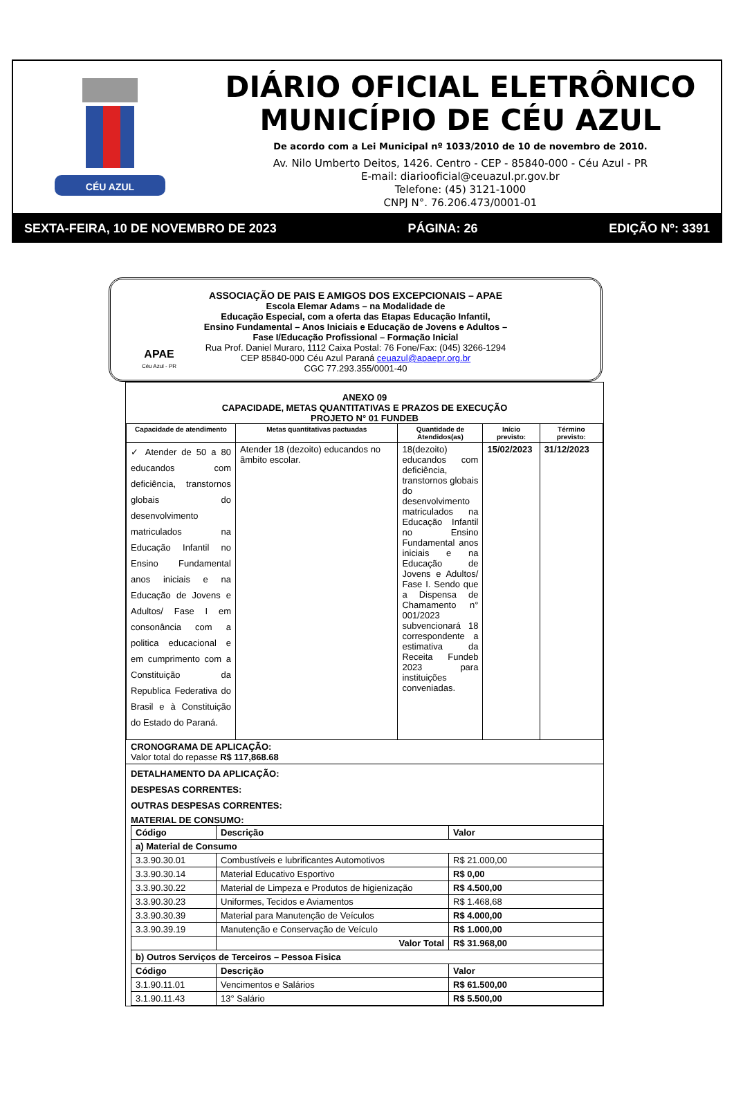CÉU AZUL
DIÁRIO OFICIAL ELETRÔNICO
MUNICÍPIO DE CÉU AZUL
De acordo com a Lei Municipal nº 1033/2010 de 10 de novembro de 2010.
Av. Nilo Umberto Deitos, 1426. Centro - CEP - 85840-000 - Céu Azul - PR
E-mail: diariooficial@ceuazul.pr.gov.br
Telefone: (45) 3121-1000
CNPJ N°. 76.206.473/0001-01
SEXTA-FEIRA, 10 DE NOVEMBRO DE 2023 PÁGINA: 26 EDIÇÃO Nº: 3391
APAE
Céu Azul - PR
ASSOCIAÇÃO DE PAIS E AMIGOS DOS EXCEPCIONAIS – APAE
Escola Elemar Adams – na Modalidade de
Educação Especial, com a oferta das Etapas Educação Infantil,
Ensino Fundamental – Anos Iniciais e Educação de Jovens e Adultos –
Fase I/Educação Profissional – Formação Inicial
Rua Prof. Daniel Muraro, 1112 Caixa Postal: 76 Fone/Fax: (045) 3266-1294
CEP 85840-000 Céu Azul Paraná ceuazul@apaepr.org.br
CGC 77.293.355/0001-40
ANEXO 09
CAPACIDADE, METAS QUANTITATIVAS E PRAZOS DE EXECUÇÃO
PROJETO N° 01 FUNDEB
| Capacidade de atendimento | Metas quantitativas pactuadas | Quantidade de Atendidos(as) | Início previsto: | Término previsto: |
| --- | --- | --- | --- | --- |
| ✓ Atender de 50 a 80 educandos com deficiência, transtornos globais do desenvolvimento matriculados na Educação Infantil no Ensino Fundamental anos iniciais e na Educação de Jovens e Adultos/ Fase I em consonância com a politica educacional e em cumprimento com a Constituição da Republica Federativa do Brasil e à Constituição do Estado do Paraná. | Atender 18 (dezoito) educandos no âmbito escolar. | 18(dezoito) educandos com deficiência, transtornos globais do desenvolvimento matriculados na Educação Infantil no Ensino Fundamental anos iniciais e na Educação de Jovens e Adultos/ Fase I. Sendo que a Dispensa de Chamamento n° 001/2023 subvencionará 18 correspondente a estimativa da Receita Fundeb 2023 para instituições conveniadas. | 15/02/2023 | 31/12/2023 |
CRONOGRAMA DE APLICAÇÃO:
Valor total do repasse R$ 117,868.68
DETALHAMENTO DA APLICAÇÃO:
DESPESAS CORRENTES:
OUTRAS DESPESAS CORRENTES:
MATERIAL DE CONSUMO:
| Código | Descrição | Valor |
| --- | --- | --- |
| a) Material de Consumo | | |
| 3.3.90.30.01 | Combustíveis e lubrificantes Automotivos | R$ 21.000,00 |
| 3.3.90.30.14 | Material Educativo Esportivo | R$ 0,00 |
| 3.3.90.30.22 | Material de Limpeza e Produtos de higienização | R$ 4.500,00 |
| 3.3.90.30.23 | Uniformes, Tecidos e Aviamentos | R$ 1.468,68 |
| 3.3.90.30.39 | Material para Manutenção de Veículos | R$ 4.000,00 |
| 3.3.90.39.19 | Manutenção e Conservação de Veículo | R$ 1.000,00 |
| | Valor Total | R$ 31.968,00 |
| b) Outros Serviços de Terceiros – Pessoa Fisica | | |
| Código | Descrição | Valor |
| 3.1.90.11.01 | Vencimentos e Salários | R$ 61.500,00 |
| 3.1.90.11.43 | 13° Salário | R$ 5.500,00 |